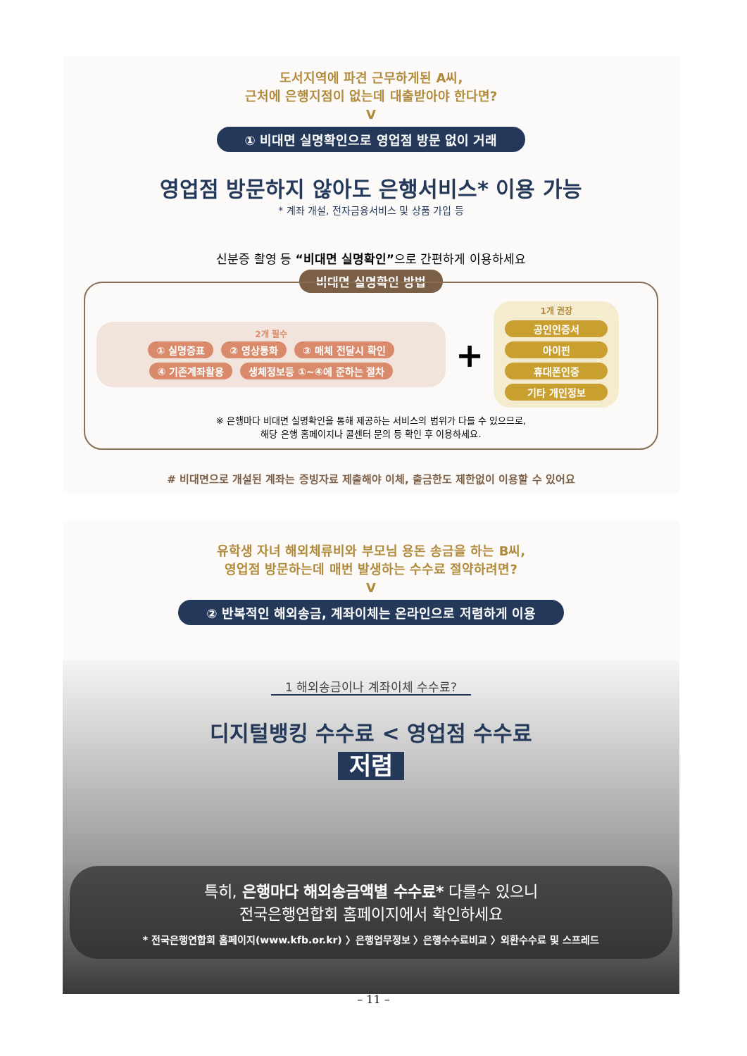도서지역에 파견 근무하게된 A씨,
근처에 은행지점이 없는데 대출받아야 한다면?
V
① 비대면 실명확인으로 영업점 방문 없이 거래
영업점 방문하지 않아도 은행서비스* 이용 가능
* 계좌 개설, 전자금융서비스 및 상품 가입 등
신분증 촬영 등 “비대면 실명확인”으로 간편하게 이용하세요
비대면 실명확인 방법
2개 필수
① 실명증표 ② 영상통화 ③ 매체 전달시 확인 ④ 기존계좌활용 생체정보등 ①~④에 준하는 절차
+
1개 권장
공인인증서
아이핀
휴대폰인증
기타 개인정보
※ 은행마다 비대면 실명확인을 통해 제공하는 서비스의 범위가 다를 수 있으므로,
해당 은행 홈페이지나 콜센터 문의 등 확인 후 이용하세요.
# 비대면으로 개설된 계좌는 증빙자료 제출해야 이체, 출금한도 제한없이 이용할 수 있어요
유학생 자녀 해외체류비와 부모님 용돈 송금을 하는 B씨,
영업점 방문하는데 매번 발생하는 수수료 절약하려면?
V
② 반복적인 해외송금, 계좌이체는 온라인으로 저렴하게 이용
1 해외송금이나 계좌이체 수수료?
디지털뱅킹 수수료 < 영업점 수수료
저렴
특히, 은행마다 해외송금액별 수수료* 다를수 있으니
전국은행연합회 홈페이지에서 확인하세요
* 전국은행연합회 홈페이지(www.kfb.or.kr) 〉은행업무정보 〉은행수수료비교 〉외환수수료 및 스프레드
– 11 –